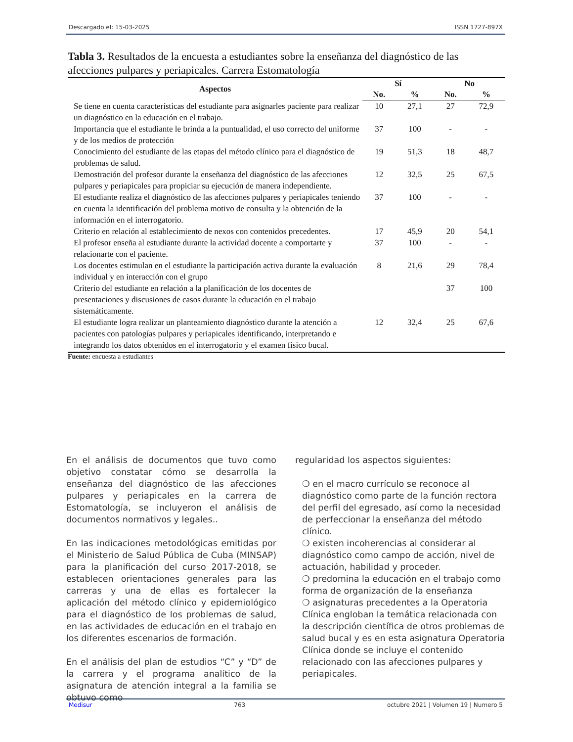Descargado el: 15-03-2025 ISSN 1727-897X
Tabla 3. Resultados de la encuesta a estudiantes sobre la enseñanza del diagnóstico de las afecciones pulpares y periapicales. Carrera Estomatología
| Aspectos | Sí | | No | |
| --- | --- | --- | --- | --- |
| | No. | % | No. | % |
| Se tiene en cuenta características del estudiante para asignarles paciente para realizar un diagnóstico en la educación en el trabajo. | 10 | 27,1 | 27 | 72,9 |
| Importancia que el estudiante le brinda a la puntualidad, el uso correcto del uniforme y de los medios de protección | 37 | 100 | - | - |
| Conocimiento del estudiante de las etapas del método clínico para el diagnóstico de problemas de salud. | 19 | 51,3 | 18 | 48,7 |
| Demostración del profesor durante la enseñanza del diagnóstico de las afecciones pulpares y periapicales para propiciar su ejecución de manera independiente. | 12 | 32,5 | 25 | 67,5 |
| El estudiante realiza el diagnóstico de las afecciones pulpares y periapicales teniendo en cuenta la identificación del problema motivo de consulta y la obtención de la información en el interrogatorio. | 37 | 100 | - | - |
| Criterio en relación al establecimiento de nexos con contenidos precedentes. | 17 | 45,9 | 20 | 54,1 |
| El profesor enseña al estudiante durante la actividad docente a comportarte y relacionarte con el paciente. | 37 | 100 | - | - |
| Los docentes estimulan en el estudiante la participación activa durante la evaluación individual y en interacción con el grupo | 8 | 21,6 | 29 | 78,4 |
| Criterio del estudiante en relación a la planificación de los docentes de presentaciones y discusiones de casos durante la educación en el trabajo sistemáticamente. | | | 37 | 100 |
| El estudiante logra realizar un planteamiento diagnóstico durante la atención a pacientes con patologías pulpares y periapicales identificando, interpretando e integrando los datos obtenidos en el interrogatorio y el examen físico bucal. | 12 | 32,4 | 25 | 67,6 |
Fuente: encuesta a estudiantes
En el análisis de documentos que tuvo como objetivo constatar cómo se desarrolla la enseñanza del diagnóstico de las afecciones pulpares y periapicales en la carrera de Estomatología, se incluyeron el análisis de documentos normativos y legales..
En las indicaciones metodológicas emitidas por el Ministerio de Salud Pública de Cuba (MINSAP) para la planificación del curso 2017-2018, se establecen orientaciones generales para las carreras y una de ellas es fortalecer la aplicación del método clínico y epidemiológico para el diagnóstico de los problemas de salud, en las actividades de educación en el trabajo en los diferentes escenarios de formación.
En el análisis del plan de estudios “C” y “D” de la carrera y el programa analítico de la asignatura de atención integral a la familia se obtuvo como
regularidad los aspectos siguientes:
❍ en el macro currículo se reconoce al diagnóstico como parte de la función rectora del perfil del egresado, así como la necesidad de perfeccionar la enseñanza del método clínico.
❍ existen incoherencias al considerar al diagnóstico como campo de acción, nivel de actuación, habilidad y proceder.
❍ predomina la educación en el trabajo como forma de organización de la enseñanza
❍ asignaturas precedentes a la Operatoria Clínica engloban la temática relacionada con la descripción científica de otros problemas de salud bucal y es en esta asignatura Operatoria Clínica donde se incluye el contenido relacionado con las afecciones pulpares y periapicales.
Medisur 763 octubre 2021 | Volumen 19 | Numero 5